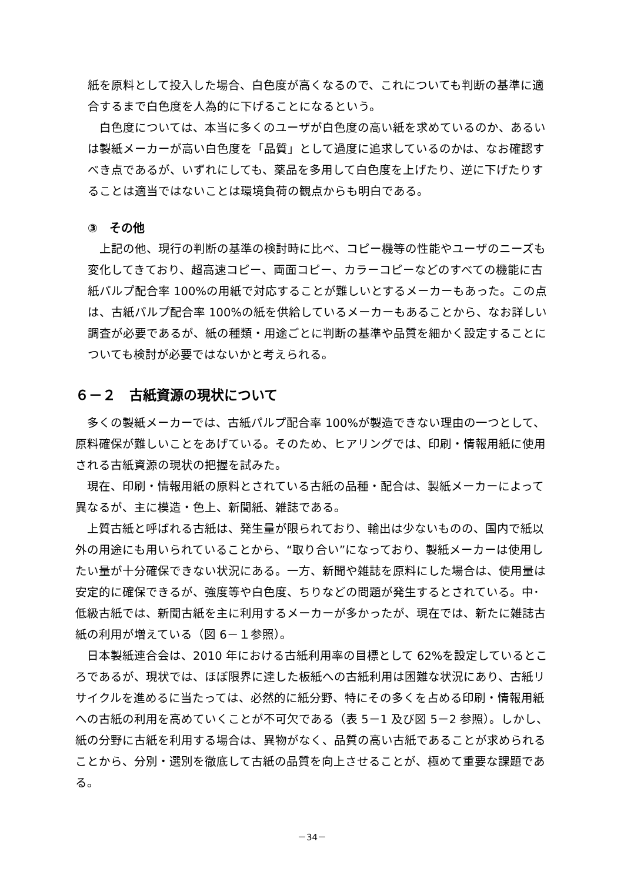紙を原料として投入した場合、白色度が高くなるので、これについても判断の基準に適合するまで白色度を人為的に下げることになるという。
　白色度については、本当に多くのユーザが白色度の高い紙を求めているのか、あるいは製紙メーカーが高い白色度を「品質」として過度に追求しているのかは、なお確認すべき点であるが、いずれにしても、薬品を多用して白色度を上げたり、逆に下げたりすることは適当ではないことは環境負荷の観点からも明白である。
③　その他
　上記の他、現行の判断の基準の検討時に比べ、コピー機等の性能やユーザのニーズも変化してきており、超高速コピー、両面コピー、カラーコピーなどのすべての機能に古紙パルプ配合率 100%の用紙で対応することが難しいとするメーカーもあった。この点は、古紙パルプ配合率 100%の紙を供給しているメーカーもあることから、なお詳しい調査が必要であるが、紙の種類・用途ごとに判断の基準や品質を細かく設定することについても検討が必要ではないかと考えられる。
６－２　古紙資源の現状について
　多くの製紙メーカーでは、古紙パルプ配合率 100%が製造できない理由の一つとして、原料確保が難しいことをあげている。そのため、ヒアリングでは、印刷・情報用紙に使用される古紙資源の現状の把握を試みた。
　現在、印刷・情報用紙の原料とされている古紙の品種・配合は、製紙メーカーによって異なるが、主に模造・色上、新聞紙、雑誌である。
　上質古紙と呼ばれる古紙は、発生量が限られており、輸出は少ないものの、国内で紙以外の用途にも用いられていることから、“取り合い”になっており、製紙メーカーは使用したい量が十分確保できない状況にある。一方、新聞や雑誌を原料にした場合は、使用量は安定的に確保できるが、強度等や白色度、ちりなどの問題が発生するとされている。中･低級古紙では、新聞古紙を主に利用するメーカーが多かったが、現在では、新たに雑誌古紙の利用が増えている（図 6－１参照）。
　日本製紙連合会は、2010 年における古紙利用率の目標として 62%を設定しているところであるが、現状では、ほぼ限界に達した板紙への古紙利用は困難な状況にあり、古紙リサイクルを進めるに当たっては、必然的に紙分野、特にその多くを占める印刷・情報用紙への古紙の利用を高めていくことが不可欠である（表 5－1 及び図 5－2 参照）。しかし、紙の分野に古紙を利用する場合は、異物がなく、品質の高い古紙であることが求められることから、分別・選別を徹底して古紙の品質を向上させることが、極めて重要な課題である。
－34－